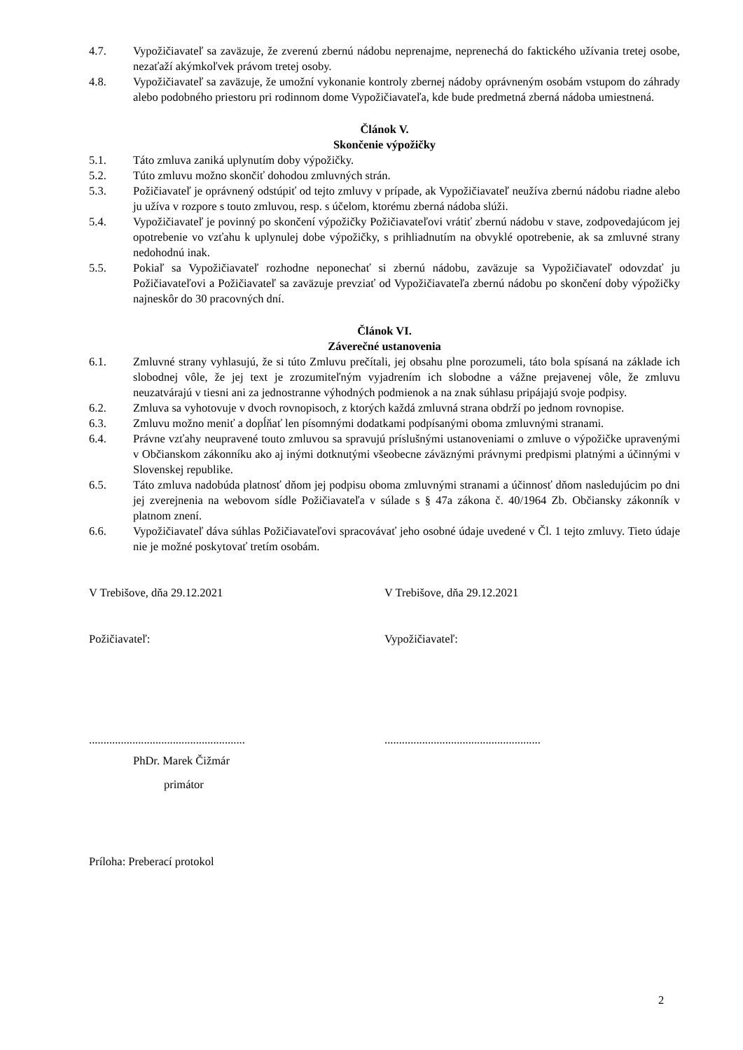4.7. Vypožičiavateľ sa zaväzuje, že zverenú zbernú nádobu neprenajme, neprenechá do faktického užívania tretej osobe, nezaťaží akýmkoľvek právom tretej osoby.
4.8. Vypožičiavateľ sa zaväzuje, že umožní vykonanie kontroly zbernej nádoby oprávneným osobám vstupom do záhrady alebo podobného priestoru pri rodinnom dome Vypožičiavateľa, kde bude predmetná zberná nádoba umiestnená.
Článok V.
Skončenie výpožičky
5.1. Táto zmluva zaniká uplynutím doby výpožičky.
5.2. Túto zmluvu možno skončiť dohodou zmluvných strán.
5.3. Požičiavateľ je oprávnený odstúpiť od tejto zmluvy v prípade, ak Vypožičiavateľ neužíva zbernú nádobu riadne alebo ju užíva v rozpore s touto zmluvou, resp. s účelom, ktorému zberná nádoba slúži.
5.4. Vypožičiavateľ je povinný po skončení výpožičky Požičiavateľovi vrátiť zbernú nádobu v stave, zodpovedajúcom jej opotrebenie vo vzťahu k uplynulej dobe výpožičky, s prihliadnutím na obvyklé opotrebenie, ak sa zmluvné strany nedohodnú inak.
5.5. Pokiaľ sa Vypožičiavateľ rozhodne neponechať si zbernú nádobu, zaväzuje sa Vypožičiavateľ odovzdať ju Požičiavateľovi a Požičiavateľ sa zaväzuje prevziať od Vypožičiavateľa zbernú nádobu po skončení doby výpožičky najneskôr do 30 pracovných dní.
Článok VI.
Záverečné ustanovenia
6.1. Zmluvné strany vyhlasujú, že si túto Zmluvu prečítali, jej obsahu plne porozumeli, táto bola spísaná na základe ich slobodnej vôle, že jej text je zrozumiteľným vyjadrením ich slobodne a vážne prejavenej vôle, že zmluvu neuzatvárajú v tiesni ani za jednostranne výhodných podmienok a na znak súhlasu pripájajú svoje podpisy.
6.2. Zmluva sa vyhotovuje v dvoch rovnopisoch, z ktorých každá zmluvná strana obdrží po jednom rovnopise.
6.3. Zmluvu možno meniť a dopĺňať len písomnými dodatkami podpísanými oboma zmluvnými stranami.
6.4. Právne vzťahy neupravené touto zmluvou sa spravujú príslušnými ustanoveniami o zmluve o výpožičke upravenými v Občianskom zákonníku ako aj inými dotknutými všeobecne záväznými právnymi predpismi platnými a účinnými v Slovenskej republike.
6.5. Táto zmluva nadobúda platnosť dňom jej podpisu oboma zmluvnými stranami a účinnosť dňom nasledujúcim po dni jej zverejnenia na webovom sídle Požičiavateľa v súlade s § 47a zákona č. 40/1964 Zb. Občiansky zákonník v platnom znení.
6.6. Vypožičiavateľ dáva súhlas Požičiavateľovi spracovávať jeho osobné údaje uvedené v Čl. 1 tejto zmluvy. Tieto údaje nie je možné poskytovať tretím osobám.
V Trebišove, dňa 29.12.2021 V Trebišove, dňa 29.12.2021
Požičiavateľ: Vypožičiavateľ:
......................................................
......................................................
PhDr. Marek Čižmár
primátor
Príloha: Preberací protokol
2